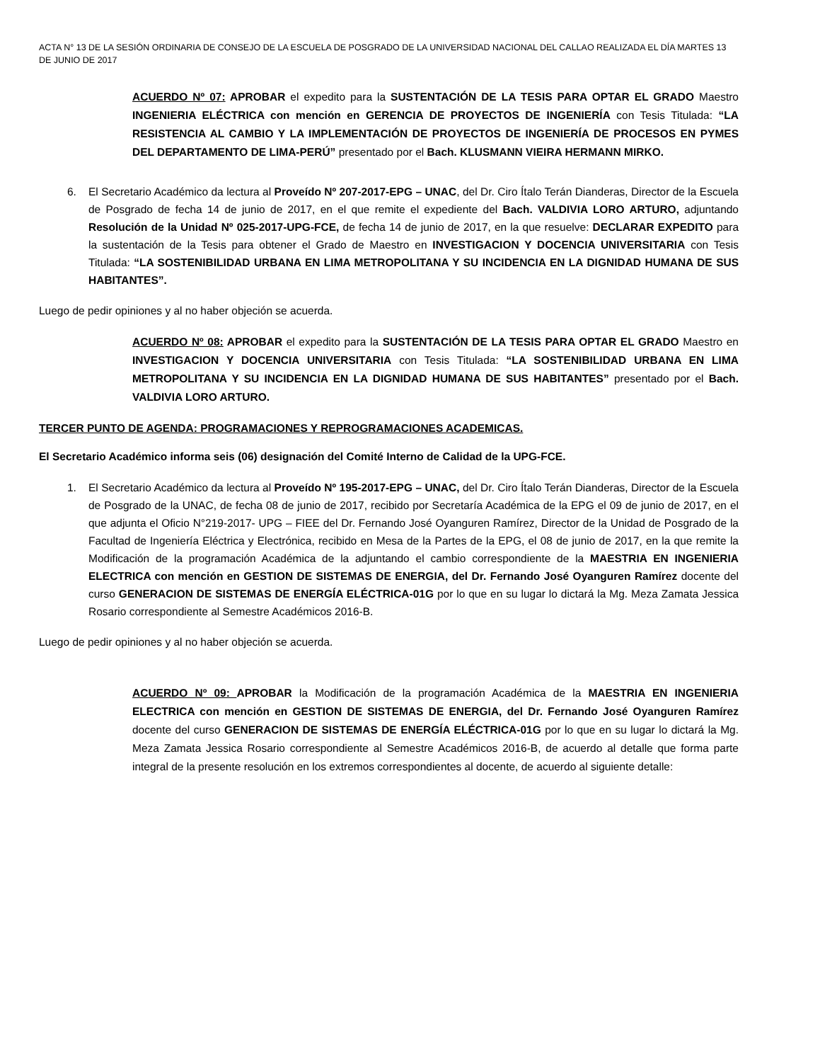ACTA N° 13 DE LA SESIÓN ORDINARIA DE CONSEJO DE LA ESCUELA DE POSGRADO DE LA UNIVERSIDAD NACIONAL DEL CALLAO REALIZADA EL DÍA MARTES 13 DE JUNIO DE 2017
ACUERDO Nº 07: APROBAR el expedito para la SUSTENTACIÓN DE LA TESIS PARA OPTAR EL GRADO Maestro INGENIERIA ELÉCTRICA con mención en GERENCIA DE PROYECTOS DE INGENIERÍA con Tesis Titulada: “LA RESISTENCIA AL CAMBIO Y LA IMPLEMENTACIÓN DE PROYECTOS DE INGENIERÍA DE PROCESOS EN PYMES DEL DEPARTAMENTO DE LIMA-PERÚ” presentado por el Bach. KLUSMANN VIEIRA HERMANN MIRKO.
6. El Secretario Académico da lectura al Proveído Nº 207-2017-EPG – UNAC, del Dr. Ciro Ítalo Terán Dianderas, Director de la Escuela de Posgrado de fecha 14 de junio de 2017, en el que remite el expediente del Bach. VALDIVIA LORO ARTURO, adjuntando Resolución de la Unidad Nº 025-2017-UPG-FCE, de fecha 14 de junio de 2017, en la que resuelve: DECLARAR EXPEDITO para la sustentación de la Tesis para obtener el Grado de Maestro en INVESTIGACION Y DOCENCIA UNIVERSITARIA con Tesis Titulada: “LA SOSTENIBILIDAD URBANA EN LIMA METROPOLITANA Y SU INCIDENCIA EN LA DIGNIDAD HUMANA DE SUS HABITANTES”.
Luego de pedir opiniones y al no haber objeción se acuerda.
ACUERDO Nº 08: APROBAR el expedito para la SUSTENTACIÓN DE LA TESIS PARA OPTAR EL GRADO Maestro en INVESTIGACION Y DOCENCIA UNIVERSITARIA con Tesis Titulada: “LA SOSTENIBILIDAD URBANA EN LIMA METROPOLITANA Y SU INCIDENCIA EN LA DIGNIDAD HUMANA DE SUS HABITANTES” presentado por el Bach. VALDIVIA LORO ARTURO.
TERCER PUNTO DE AGENDA: PROGRAMACIONES Y REPROGRAMACIONES ACADEMICAS.
El Secretario Académico informa seis (06) designación del Comité Interno de Calidad de la UPG-FCE.
1. El Secretario Académico da lectura al Proveído Nº 195-2017-EPG – UNAC, del Dr. Ciro Ítalo Terán Dianderas, Director de la Escuela de Posgrado de la UNAC, de fecha 08 de junio de 2017, recibido por Secretaría Académica de la EPG el 09 de junio de 2017, en el que adjunta el Oficio N°219-2017- UPG – FIEE del Dr. Fernando José Oyanguren Ramírez, Director de la Unidad de Posgrado de la Facultad de Ingeniería Eléctrica y Electrónica, recibido en Mesa de la Partes de la EPG, el 08 de junio de 2017, en la que remite la Modificación de la programación Académica de la adjuntando el cambio correspondiente de la MAESTRIA EN INGENIERIA ELECTRICA con mención en GESTION DE SISTEMAS DE ENERGIA, del Dr. Fernando José Oyanguren Ramírez docente del curso GENERACION DE SISTEMAS DE ENERGÍA ELÉCTRICA-01G por lo que en su lugar lo dictará la Mg. Meza Zamata Jessica Rosario correspondiente al Semestre Académicos 2016-B.
Luego de pedir opiniones y al no haber objeción se acuerda.
ACUERDO Nº 09: APROBAR la Modificación de la programación Académica de la MAESTRIA EN INGENIERIA ELECTRICA con mención en GESTION DE SISTEMAS DE ENERGIA, del Dr. Fernando José Oyanguren Ramírez docente del curso GENERACION DE SISTEMAS DE ENERGÍA ELÉCTRICA-01G por lo que en su lugar lo dictará la Mg. Meza Zamata Jessica Rosario correspondiente al Semestre Académicos 2016-B, de acuerdo al detalle que forma parte integral de la presente resolución en los extremos correspondientes al docente, de acuerdo al siguiente detalle: